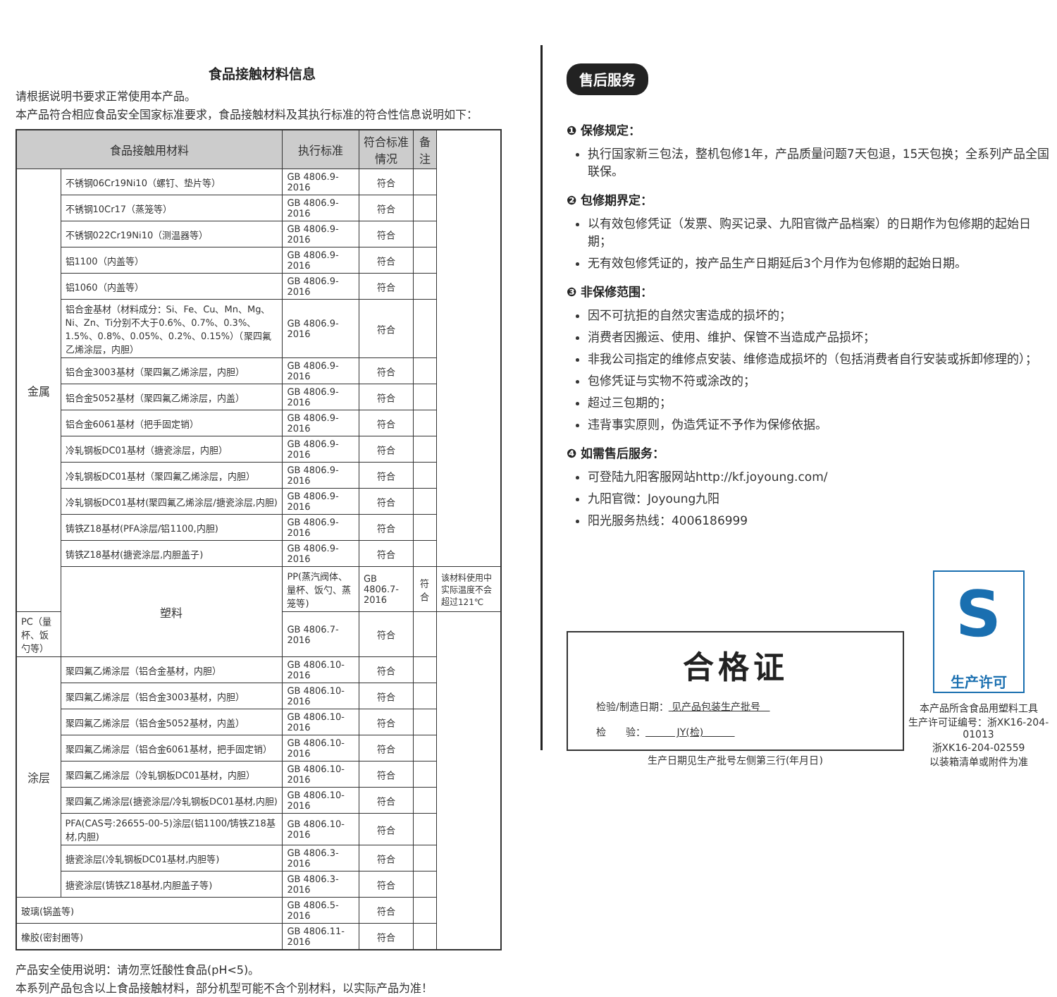食品接触材料信息
请根据说明书要求正常使用本产品。
本产品符合相应食品安全国家标准要求，食品接触材料及其执行标准的符合性信息说明如下：
| 食品接触用材料 | | 执行标准 | 符合标准情况 | 备注 | |
| --- | --- | --- | --- | --- | --- |
| 金属 | 不锈钢06Cr19Ni10（螺钉、垫片等） | GB 4806.9-2016 | 符合 | | |
| | 不锈钢10Cr17（蒸笼等） | GB 4806.9-2016 | 符合 | | |
| | 不锈钢022Cr19Ni10（测温器等） | GB 4806.9-2016 | 符合 | | |
| | 铝1100（内盖等） | GB 4806.9-2016 | 符合 | | |
| | 铝1060（内盖等） | GB 4806.9-2016 | 符合 | | |
| | 铝合金基材（材料成分：Si、Fe、Cu、Mn、Mg、Ni、Zn、Ti分别不大于0.6%、0.7%、0.3%、1.5%、0.8%、0.05%、0.2%、0.15%）（聚四氟乙烯涂层，内胆） | GB 4806.9-2016 | 符合 | | |
| | 铝合金3003基材（聚四氟乙烯涂层，内胆） | GB 4806.9-2016 | 符合 | | |
| | 铝合金5052基材（聚四氟乙烯涂层，内盖） | GB 4806.9-2016 | 符合 | | |
| | 铝合金6061基材（把手固定销） | GB 4806.9-2016 | 符合 | | |
| | 冷轧钢板DC01基材（搪瓷涂层，内胆） | GB 4806.9-2016 | 符合 | | |
| | 冷轧钢板DC01基材（聚四氟乙烯涂层，内胆） | GB 4806.9-2016 | 符合 | | |
| | 冷轧钢板DC01基材(聚四氟乙烯涂层/搪瓷涂层,内胆) | GB 4806.9-2016 | 符合 | | |
| | 铸铁Z18基材(PFA涂层/铝1100,内胆) | GB 4806.9-2016 | 符合 | | |
| | 铸铁Z18基材(搪瓷涂层,内胆盖子) | GB 4806.9-2016 | 符合 | | |
| | 塑料 | PP(蒸汽阀体、量杯、饭勺、蒸笼等) | GB 4806.7-2016 | 符合 | 该材料使用中实际温度不会超过121℃ |
| PC（量杯、饭勺等） | | GB 4806.7-2016 | 符合 | | |
| 涂层 | 聚四氟乙烯涂层（铝合金基材，内胆） | GB 4806.10-2016 | 符合 | | |
| | 聚四氟乙烯涂层（铝合金3003基材，内胆） | GB 4806.10-2016 | 符合 | | |
| | 聚四氟乙烯涂层（铝合金5052基材，内盖） | GB 4806.10-2016 | 符合 | | |
| | 聚四氟乙烯涂层（铝合金6061基材，把手固定销） | GB 4806.10-2016 | 符合 | | |
| | 聚四氟乙烯涂层（冷轧钢板DC01基材，内胆） | GB 4806.10-2016 | 符合 | | |
| | 聚四氟乙烯涂层(搪瓷涂层/冷轧钢板DC01基材,内胆) | GB 4806.10-2016 | 符合 | | |
| | PFA(CAS号:26655-00-5)涂层(铝1100/铸铁Z18基材,内胆) | GB 4806.10-2016 | 符合 | | |
| | 搪瓷涂层(冷轧钢板DC01基材,内胆等) | GB 4806.3-2016 | 符合 | | |
| | 搪瓷涂层(铸铁Z18基材,内胆盖子等) | GB 4806.3-2016 | 符合 | | |
| 玻璃(锅盖等) | | GB 4806.5-2016 | 符合 | | |
| 橡胶(密封圈等) | | GB 4806.11-2016 | 符合 | | |
产品安全使用说明：请勿烹饪酸性食品(pH<5)。
本系列产品包含以上食品接触材料，部分机型可能不含个别材料，以实际产品为准！
售后服务
❶ 保修规定：
执行国家新三包法，整机包修1年，产品质量问题7天包退，15天包换；全系列产品全国联保。
❷ 包修期界定：
以有效包修凭证（发票、购买记录、九阳官微产品档案）的日期作为包修期的起始日期；
无有效包修凭证的，按产品生产日期延后3个月作为包修期的起始日期。
❸ 非保修范围：
因不可抗拒的自然灾害造成的损坏的；
消费者因搬运、使用、维护、保管不当造成产品损坏；
非我公司指定的维修点安装、维修造成损坏的（包括消费者自行安装或拆卸修理的）；
包修凭证与实物不符或涂改的；
超过三包期的；
违背事实原则，伪造凭证不予作为保修依据。
❹ 如需售后服务：
可登陆九阳客服网站http://kf.joyoung.com/
九阳官微：Joyoung九阳
阳光服务热线：4006186999
合格证
检验/制造日期： 见产品包装生产批号
检　　验： JY(检)
生产日期见生产批号左侧第三行(年月日)
S生产许可
本产品所含食品用塑料工具
生产许可证编号：浙XK16-204-01013
浙XK16-204-02559
以装箱清单或附件为准